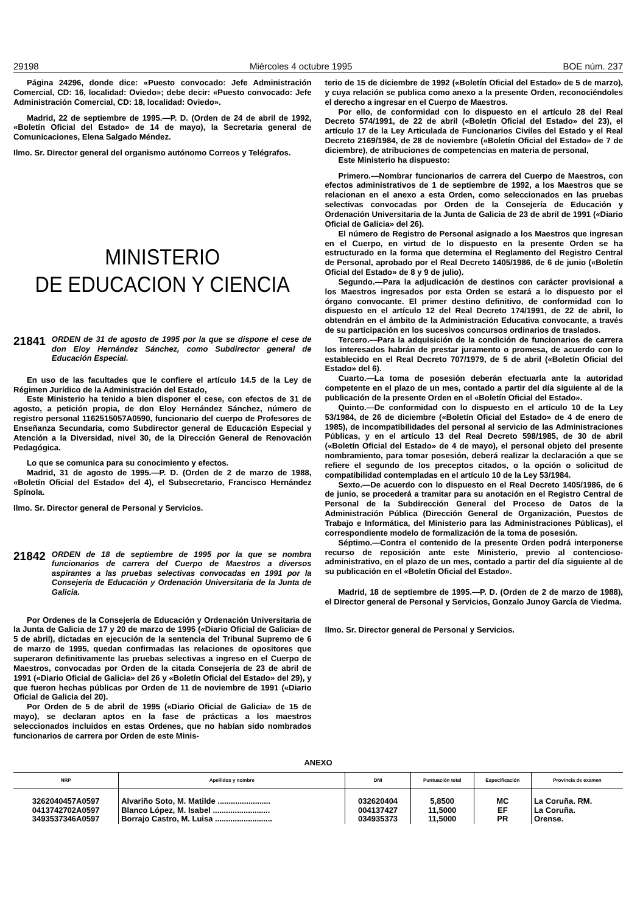29198 Miércoles 4 octubre 1995 BOE núm. 237
Página 24296, donde dice: «Puesto convocado: Jefe Administración Comercial, CD: 16, localidad: Oviedo»; debe decir: «Puesto convocado: Jefe Administración Comercial, CD: 18, localidad: Oviedo».
Madrid, 22 de septiembre de 1995.—P. D. (Orden de 24 de abril de 1992, «Boletín Oficial del Estado» de 14 de mayo), la Secretaria general de Comunicaciones, Elena Salgado Méndez.
Ilmo. Sr. Director general del organismo autónomo Correos y Telégrafos.
MINISTERIO
DE EDUCACION Y CIENCIA
21841 ORDEN de 31 de agosto de 1995 por la que se dispone el cese de don Eloy Hernández Sánchez, como Subdirector general de Educación Especial.
En uso de las facultades que le confiere el artículo 14.5 de la Ley de Régimen Jurídico de la Administración del Estado,
Este Ministerio ha tenido a bien disponer el cese, con efectos de 31 de agosto, a petición propia, de don Eloy Hernández Sánchez, número de registro personal 1162515057A0590, funcionario del cuerpo de Profesores de Enseñanza Secundaria, como Subdirector general de Educación Especial y Atención a la Diversidad, nivel 30, de la Dirección General de Renovación Pedagógica.
Lo que se comunica para su conocimiento y efectos.
Madrid, 31 de agosto de 1995.—P. D. (Orden de 2 de marzo de 1988, «Boletín Oficial del Estado» del 4), el Subsecretario, Francisco Hernández Spínola.
Ilmo. Sr. Director general de Personal y Servicios.
21842 ORDEN de 18 de septiembre de 1995 por la que se nombra funcionarios de carrera del Cuerpo de Maestros a diversos aspirantes a las pruebas selectivas convocadas en 1991 por la Consejería de Educación y Ordenación Universitaria de la Junta de Galicia.
Por Ordenes de la Consejería de Educación y Ordenación Universitaria de la Junta de Galicia de 17 y 20 de marzo de 1995 («Diario Oficial de Galicia» de 5 de abril), dictadas en ejecución de la sentencia del Tribunal Supremo de 6 de marzo de 1995, quedan confirmadas las relaciones de opositores que superaron definitivamente las pruebas selectivas a ingreso en el Cuerpo de Maestros, convocadas por Orden de la citada Consejería de 23 de abril de 1991 («Diario Oficial de Galicia» del 26 y «Boletín Oficial del Estado» del 29), y que fueron hechas públicas por Orden de 11 de noviembre de 1991 («Diario Oficial de Galicia del 20).
Por Orden de 5 de abril de 1995 («Diario Oficial de Galicia» de 15 de mayo), se declaran aptos en la fase de prácticas a los maestros seleccionados incluidos en estas Ordenes, que no habían sido nombrados funcionarios de carrera por Orden de este Minis-
terio de 15 de diciembre de 1992 («Boletín Oficial del Estado» de 5 de marzo), y cuya relación se publica como anexo a la presente Orden, reconociéndoles el derecho a ingresar en el Cuerpo de Maestros.
Por ello, de conformidad con lo dispuesto en el artículo 28 del Real Decreto 574/1991, de 22 de abril («Boletín Oficial del Estado» del 23), el artículo 17 de la Ley Articulada de Funcionarios Civiles del Estado y el Real Decreto 2169/1984, de 28 de noviembre («Boletín Oficial del Estado» de 7 de diciembre), de atribuciones de competencias en materia de personal,
Este Ministerio ha dispuesto:
Primero.—Nombrar funcionarios de carrera del Cuerpo de Maestros, con efectos administrativos de 1 de septiembre de 1992, a los Maestros que se relacionan en el anexo a esta Orden, como seleccionados en las pruebas selectivas convocadas por Orden de la Consejería de Educación y Ordenación Universitaria de la Junta de Galicia de 23 de abril de 1991 («Diario Oficial de Galicia» del 26).
El número de Registro de Personal asignado a los Maestros que ingresan en el Cuerpo, en virtud de lo dispuesto en la presente Orden se ha estructurado en la forma que determina el Reglamento del Registro Central de Personal, aprobado por el Real Decreto 1405/1986, de 6 de junio («Boletín Oficial del Estado» de 8 y 9 de julio).
Segundo.—Para la adjudicación de destinos con carácter provisional a los Maestros ingresados por esta Orden se estará a lo dispuesto por el órgano convocante. El primer destino definitivo, de conformidad con lo dispuesto en el artículo 12 del Real Decreto 174/1991, de 22 de abril, lo obtendrán en el ámbito de la Administración Educativa convocante, a través de su participación en los sucesivos concursos ordinarios de traslados.
Tercero.—Para la adquisición de la condición de funcionarios de carrera los interesados habrán de prestar juramento o promesa, de acuerdo con lo establecido en el Real Decreto 707/1979, de 5 de abril («Boletín Oficial del Estado» del 6).
Cuarto.—La toma de posesión deberán efectuarla ante la autoridad competente en el plazo de un mes, contado a partir del día siguiente al de la publicación de la presente Orden en el «Boletín Oficial del Estado».
Quinto.—De conformidad con lo dispuesto en el artículo 10 de la Ley 53/1984, de 26 de diciembre («Boletín Oficial del Estado» de 4 de enero de 1985), de incompatibilidades del personal al servicio de las Administraciones Públicas, y en el artículo 13 del Real Decreto 598/1985, de 30 de abril («Boletín Oficial del Estado» de 4 de mayo), el personal objeto del presente nombramiento, para tomar posesión, deberá realizar la declaración a que se refiere el segundo de los preceptos citados, o la opción o solicitud de compatibilidad contempladas en el artículo 10 de la Ley 53/1984.
Sexto.—De acuerdo con lo dispuesto en el Real Decreto 1405/1986, de 6 de junio, se procederá a tramitar para su anotación en el Registro Central de Personal de la Subdirección General del Proceso de Datos de la Administración Pública (Dirección General de Organización, Puestos de Trabajo e Informática, del Ministerio para las Administraciones Públicas), el correspondiente modelo de formalización de la toma de posesión.
Séptimo.—Contra el contenido de la presente Orden podrá interponerse recurso de reposición ante este Ministerio, previo al contencioso-administrativo, en el plazo de un mes, contado a partir del día siguiente al de su publicación en el «Boletín Oficial del Estado».
Madrid, 18 de septiembre de 1995.—P. D. (Orden de 2 de marzo de 1988), el Director general de Personal y Servicios, Gonzalo Junoy García de Viedma.
Ilmo. Sr. Director general de Personal y Servicios.
ANEXO
| NRP | Apellidos y nombre | DNI | Puntuación total | Especificación | Provincia de examen |
| --- | --- | --- | --- | --- | --- |
| 3262040457A0597 | Alvariño Soto, M. Matilde ........................ | 032620404 | 5,8500 | MC | La Coruña. RM. |
| 0413742702A0597 | Blanco López, M. Isabel .......................... | 004137427 | 11,5000 | EF | La Coruña. |
| 3493537346A0597 | Borrajo Castro, M. Luisa .......................... | 034935373 | 11,5000 | PR | Orense. |